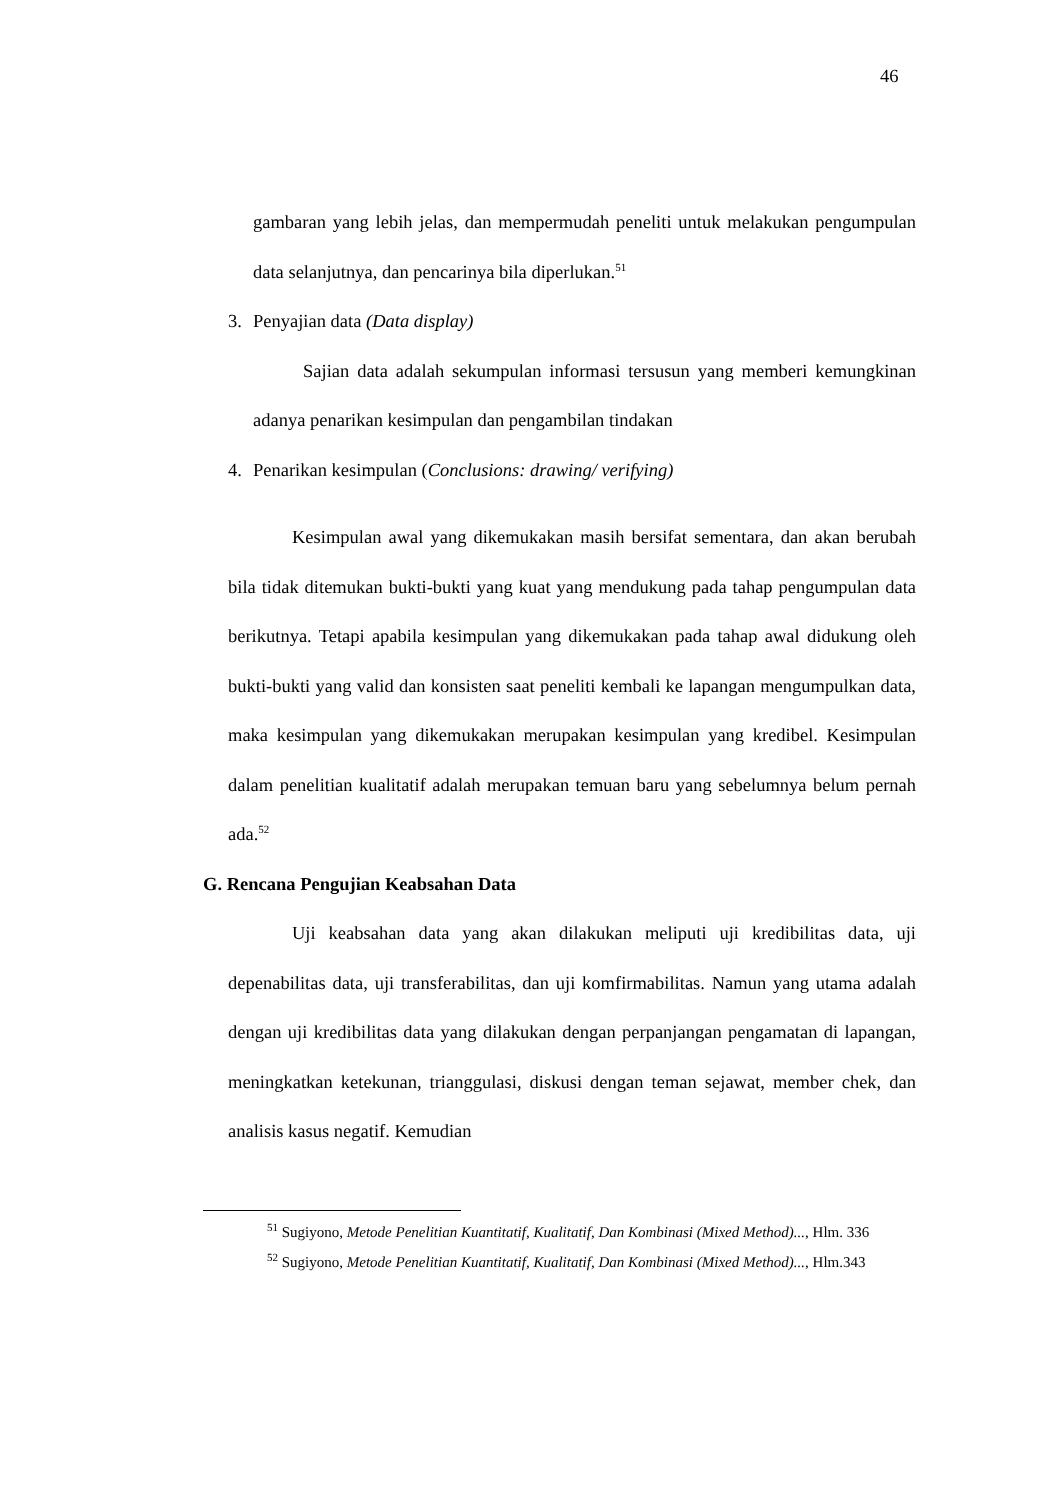46
gambaran yang lebih jelas, dan mempermudah peneliti untuk melakukan pengumpulan data selanjutnya, dan pencarinya bila diperlukan.<sup>51</sup>
3. Penyajian data (Data display)
Sajian data adalah sekumpulan informasi tersusun yang memberi kemungkinan adanya penarikan kesimpulan dan pengambilan tindakan
4. Penarikan kesimpulan (Conclusions: drawing/ verifying)
Kesimpulan awal yang dikemukakan masih bersifat sementara, dan akan berubah bila tidak ditemukan bukti-bukti yang kuat yang mendukung pada tahap pengumpulan data berikutnya. Tetapi apabila kesimpulan yang dikemukakan pada tahap awal didukung oleh bukti-bukti yang valid dan konsisten saat peneliti kembali ke lapangan mengumpulkan data, maka kesimpulan yang dikemukakan merupakan kesimpulan yang kredibel. Kesimpulan dalam penelitian kualitatif adalah merupakan temuan baru yang sebelumnya belum pernah ada.<sup>52</sup>
G. Rencana Pengujian Keabsahan Data
Uji keabsahan data yang akan dilakukan meliputi uji kredibilitas data, uji depenabilitas data, uji transferabilitas, dan uji komfirmabilitas. Namun yang utama adalah dengan uji kredibilitas data yang dilakukan dengan perpanjangan pengamatan di lapangan, meningkatkan ketekunan, trianggulasi, diskusi dengan teman sejawat, member chek, dan analisis kasus negatif. Kemudian
<sup>51</sup> Sugiyono, Metode Penelitian Kuantitatif, Kualitatif, Dan Kombinasi (Mixed Method)..., Hlm. 336
<sup>52</sup> Sugiyono, Metode Penelitian Kuantitatif, Kualitatif, Dan Kombinasi (Mixed Method)..., Hlm.343